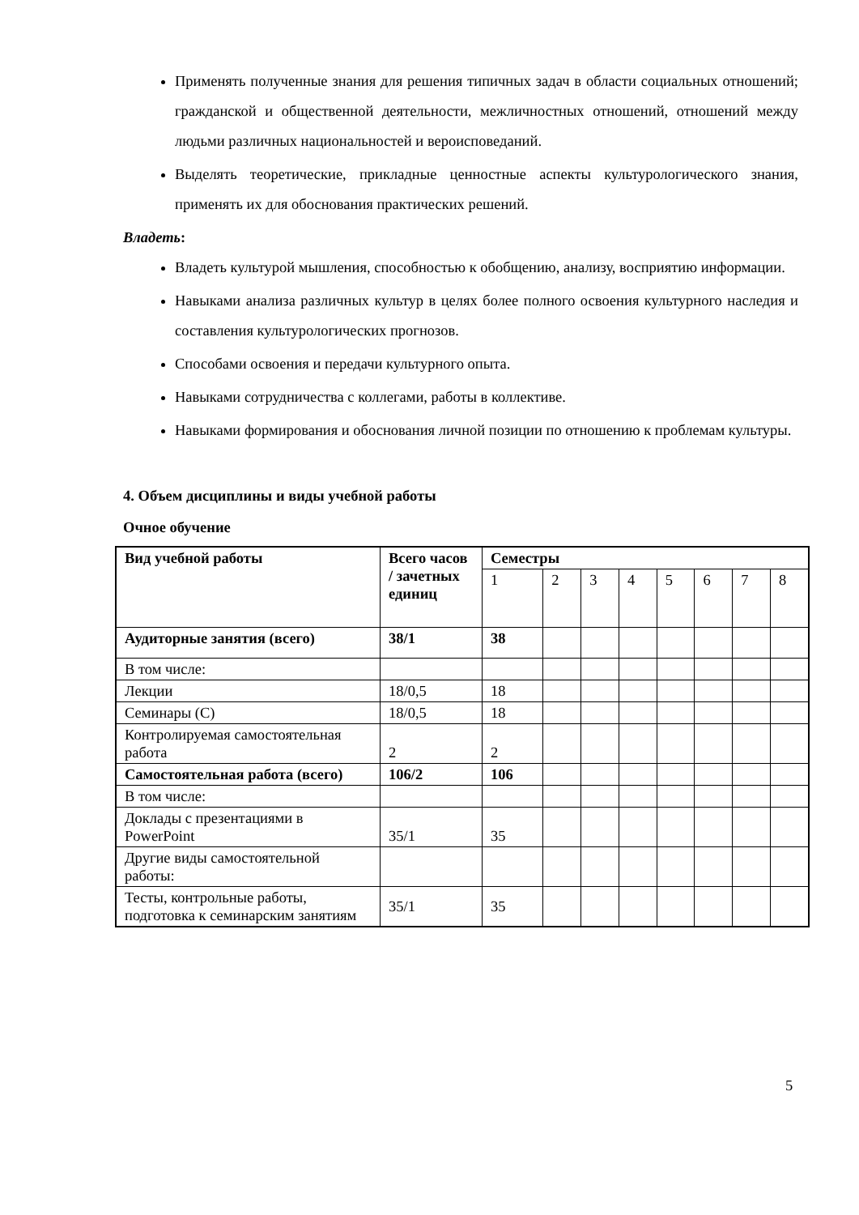Применять полученные знания для решения типичных задач в области социальных отношений; гражданской и общественной деятельности, межличностных отношений, отношений между людьми различных национальностей и вероисповеданий.
Выделять теоретические, прикладные ценностные аспекты культурологического знания, применять их для обоснования практических решений.
Владеть:
Владеть культурой мышления, способностью к обобщению, анализу, восприятию информации.
Навыками анализа различных культур в целях более полного освоения культурного наследия и составления культурологических прогнозов.
Способами освоения и передачи культурного опыта.
Навыками сотрудничества с коллегами, работы в коллективе.
Навыками формирования и обоснования личной позиции по отношению к проблемам культуры.
4. Объем дисциплины и виды учебной работы
Очное обучение
| Вид учебной работы | Всего часов / зачетных единиц | Семестры | | | | | | | |
| | | 1 | 2 | 3 | 4 | 5 | 6 | 7 | 8 |
| Аудиторные занятия (всего) | 38/1 | 38 | | | | | | | |
| В том числе: | | | | | | | | | |
| Лекции | 18/0,5 | 18 | | | | | | | |
| Семинары (С) | 18/0,5 | 18 | | | | | | | |
| Контролируемая самостоятельная работа | 2 | 2 | | | | | | | |
| Самостоятельная работа (всего) | 106/2 | 106 | | | | | | | |
| В том числе: | | | | | | | | | |
| Доклады с презентациями в PowerPoint | 35/1 | 35 | | | | | | | |
| Другие виды самостоятельной работы: | | | | | | | | | |
| Тесты, контрольные работы, подготовка к семинарским занятиям | 35/1 | 35 | | | | | | | |
5